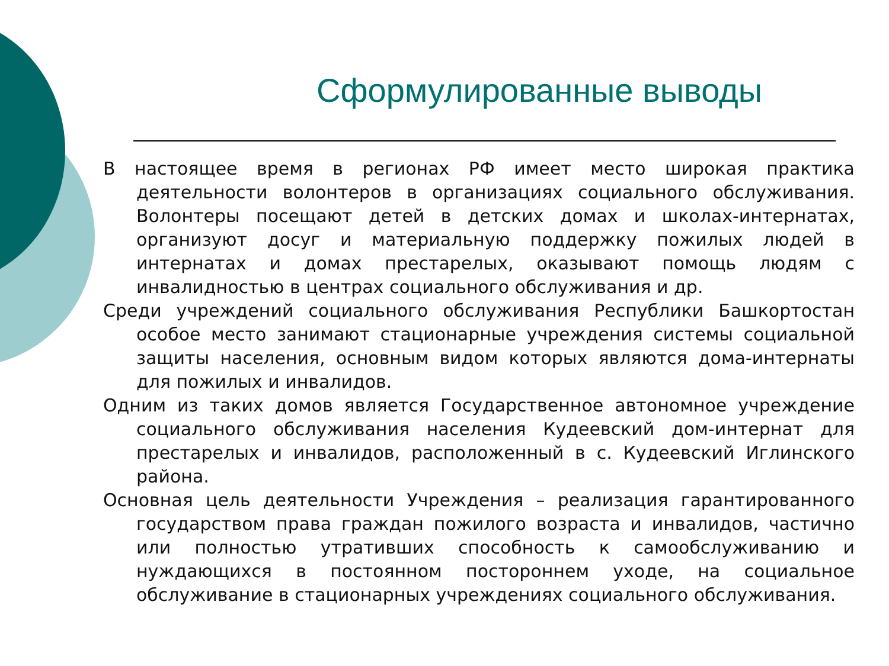Сформулированные выводы
В настоящее время в регионах РФ имеет место широкая практика деятельности волонтеров в организациях социального обслуживания. Волонтеры посещают детей в детских домах и школах-интернатах, организуют досуг и материальную поддержку пожилых людей в интернатах и домах престарелых, оказывают помощь людям с инвалидностью в центрах социального обслуживания и др.
Среди учреждений социального обслуживания Республики Башкортостан особое место занимают стационарные учреждения системы социальной защиты населения, основным видом которых являются дома-интернаты для пожилых и инвалидов.
Одним из таких домов является Государственное автономное учреждение социального обслуживания населения Кудеевский дом-интернат для престарелых и инвалидов, расположенный в с. Кудеевский Иглинского района.
Основная цель деятельности Учреждения – реализация гарантированного государством права граждан пожилого возраста и инвалидов, частично или полностью утративших способность к самообслуживанию и нуждающихся в постоянном постороннем уходе, на социальное обслуживание в стационарных учреждениях социального обслуживания.